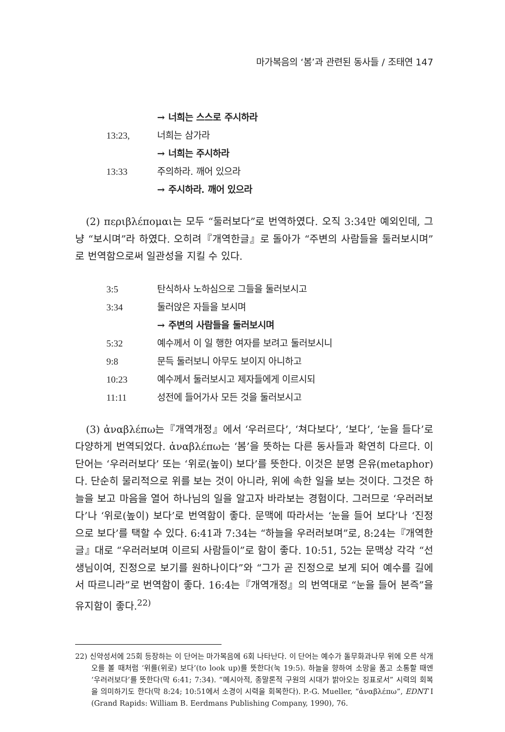마가복음의 ‘봄’과 관련된 동사들 / 조태연 147
→ 너희는 스스로 주시하라
13:23, 너희는 삼가라
→ 너희는 주시하라
13:33 주의하라. 깨어 있으라
→ 주시하라. 깨어 있으라
(2) περιβλέπομαι는 모두 “둘러보다”로 번역하였다. 오직 3:34만 예외인데, 그냥 “보시며”라 하였다. 오히려『개역한글』로 돌아가 “주변의 사람들을 둘러보시며”로 번역함으로써 일관성을 지킬 수 있다.
3:5 탄식하사 노하심으로 그들을 둘러보시고
3:34 둘러앉은 자들을 보시며
→ 주변의 사람들을 둘러보시며
5:32 예수께서 이 일 행한 여자를 보려고 둘러보시니
9:8 문득 둘러보니 아무도 보이지 아니하고
10:23 예수께서 둘러보시고 제자들에게 이르시되
11:11 성전에 들어가사 모든 것을 둘러보시고
(3) ἀναβλέπω는『개역개정』에서 ‘우러르다’, ‘쳐다보다’, ‘보다’, ‘눈을 들다’로 다양하게 번역되었다. ἀναβλέπω는 ‘봄’을 뜻하는 다른 동사들과 확연히 다르다. 이 단어는 ‘우러러보다’ 또는 ‘위로(높이) 보다’를 뜻한다. 이것은 분명 은유(metaphor)다. 단순히 물리적으로 위를 보는 것이 아니라, 위에 속한 일을 보는 것이다. 그것은 하늘을 보고 마음을 열어 하나님의 일을 알고자 바라보는 경험이다. 그러므로 ‘우러러보다’나 ‘위로(높이) 보다’로 번역함이 좋다. 문맥에 따라서는 ‘눈을 들어 보다’나 ‘진정으로 보다’를 택할 수 있다. 6:41과 7:34는 “하늘을 우러러보며”로, 8:24는『개역한글』대로 “우러러보며 이르되 사람들이”로 함이 좋다. 10:51, 52는 문맥상 각각 “선생님이여, 진정으로 보기를 원하나이다”와 “그가 곧 진정으로 보게 되어 예수를 길에서 따르니라”로 번역함이 좋다. 16:4는『개역개정』의 번역대로 “눈을 들어 본즉”을 유지함이 좋다.<sup>22)</sup>
22) 신약성서에 25회 등장하는 이 단어는 마가복음에 6회 나타난다. 이 단어는 예수가 돌무화과나무 위에 오른 삭개오를 볼 때처럼 ‘위를(위로) 보다’(to look up)를 뜻한다(눅 19:5). 하늘을 향하여 소망을 품고 소통할 때엔 ‘우러러보다’를 뜻한다(막 6:41; 7:34). “메시아적, 종말론적 구원의 시대가 밝아오는 징표로서” 시력의 회복을 의미하기도 한다(막 8:24; 10:51에서 소경이 시력을 회복한다). P.-G. Mueller, “ἀναβλέπω”, EDNT I (Grand Rapids: William B. Eerdmans Publishing Company, 1990), 76.